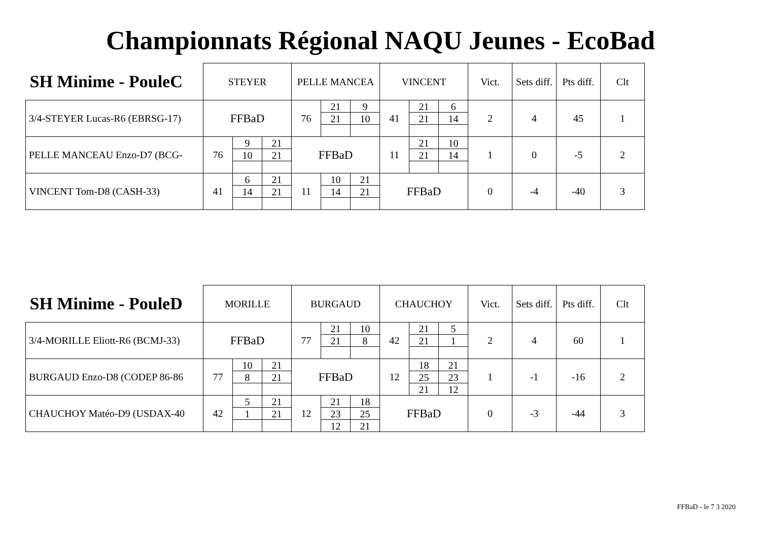Championnats Régional NAQU Jeunes - EcoBad
| SH Minime - PouleC | STEYER | | | PELLE MANCEA | | | VINCENT | | | Vict. | Sets diff. | Pts diff. | Clt |
| --- | --- | --- | --- | --- | --- | --- | --- | --- | --- | --- | --- | --- | --- |
| 3/4-STEYER Lucas-R6 (EBRSG-17) | FFBaD | | | 76 | 21 | 9 | 41 | 21 | 6 | 2 | 4 | 45 | 1 |
| | | | | | 21 | 10 | | 21 | 14 | | | | |
| PELLE MANCEAU Enzo-D7 (BCG- | 76 | 9 | 21 | FFBaD | | | 11 | 21 | 10 | 1 | 0 | -5 | 2 |
| | | 10 | 21 | | | | | 21 | 14 | | | | |
| VINCENT Tom-D8 (CASH-33) | 41 | 6 | 21 | 11 | 10 | 21 | FFBaD | | | 0 | -4 | -40 | 3 |
| | | 14 | 21 | | 14 | 21 | | | | | | | |
| SH Minime - PouleD | MORILLE | | | BURGAUD | | | CHAUCHOY | | | Vict. | Sets diff. | Pts diff. | Clt |
| --- | --- | --- | --- | --- | --- | --- | --- | --- | --- | --- | --- | --- | --- |
| 3/4-MORILLE Eliott-R6 (BCMJ-33) | FFBaD | | | 77 | 21 | 10 | 42 | 21 | 5 | 2 | 4 | 60 | 1 |
| | | | | | 21 | 8 | | 21 | 1 | | | | |
| BURGAUD Enzo-D8 (CODEP 86-86 | 77 | 10 | 21 | FFBaD | | | 12 | 18 | 21 | 1 | -1 | -16 | 2 |
| | | 8 | 21 | | | | | 25 | 23 | | | | |
| | | | | | | | | 21 | 12 | | | | |
| CHAUCHOY Matéo-D9 (USDAX-40 | 42 | 5 | 21 | 12 | 21 | 18 | FFBaD | | | 0 | -3 | -44 | 3 |
| | | 1 | 21 | | 23 | 25 | | | | | | | |
| | | | | | 12 | 21 | | | | | | | |
FFBaD - le 7 3 2020